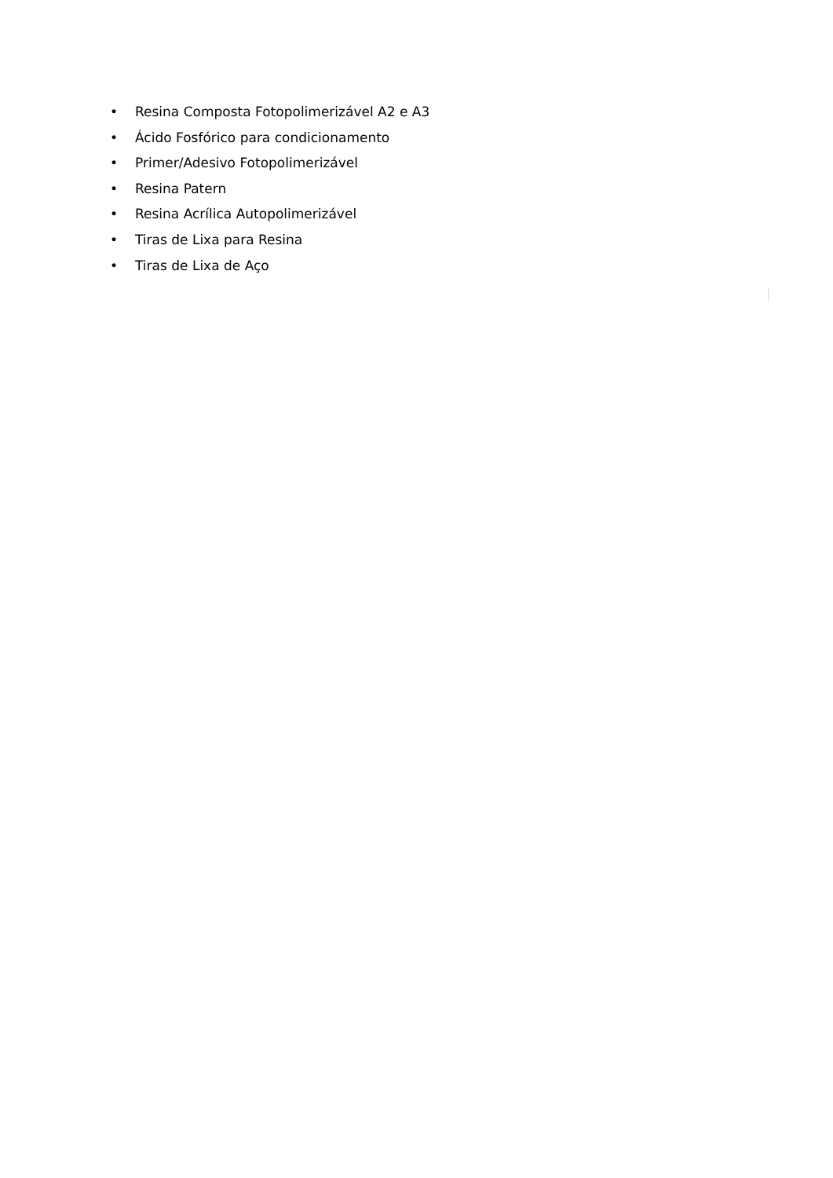• Resina Composta Fotopolimerizável A2 e A3
• Ácido Fosfórico para condicionamento
• Primer/Adesivo Fotopolimerizável
• Resina Patern
• Resina Acrílica Autopolimerizável
• Tiras de Lixa para Resina
• Tiras de Lixa de Aço